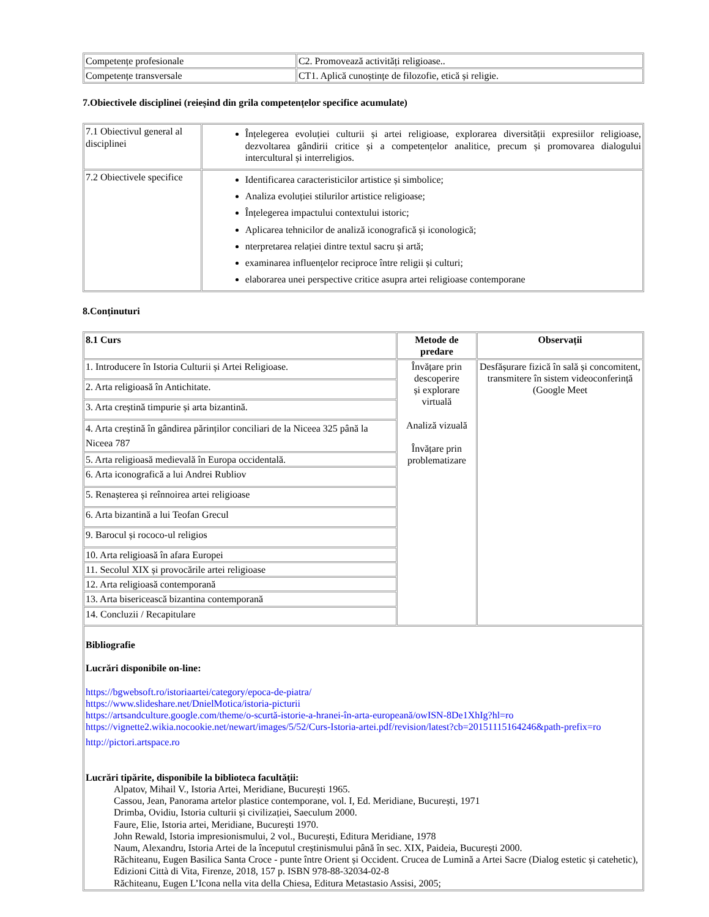| Competențe profesionale | C2. Promovează activități religioase.. |
| Competențe transversale | CT1. Aplică cunoștințe de filozofie, etică și religie. |
7.Obiectivele disciplinei (reieșind din grila competențelor specifice acumulate)
| 7.1 Obiectivul general al disciplinei | Înțelegerea evoluției culturii și artei religioase, explorarea diversității expresiilor religioase, dezvoltarea gândirii critice și a competențelor analitice, precum și promovarea dialogului intercultural și interreligios. |
| 7.2 Obiectivele specifice | Identificarea caracteristicilor artistice și simbolice; Analiza evoluției stilurilor artistice religioase; Înțelegerea impactului contextului istoric; Aplicarea tehnicilor de analiză iconografică și iconologică; nterpretarea relației dintre textul sacru și artă; examinarea influențelor reciproce între religii și culturi; elaborarea unei perspective critice asupra artei religioase contemporane |
8.Conținuturi
| 8.1 Curs | Metode de predare | Observații |
| --- | --- | --- |
| 1. Introducere în Istoria Culturii și Artei Religioase. | Învățare prin descoperire și explorare virtuală Analiză vizuală Învățare prin problematizare | Desfășurare fizică în sală și concomitent, transmitere în sistem videoconferință (Google Meet |
| 2. Arta religioasă în Antichitate. | | |
| 3. Arta creștină timpurie și arta bizantină. | | |
| 4. Arta creștină în gândirea părinților conciliari de la Niceea 325 până la Niceea 787 | | |
| 5. Arta religioasă medievală în Europa occidentală. | | |
| 6. Arta iconografică a lui Andrei Rubliov | | |
| 5. Renașterea și reînnoirea artei religioase | | |
| 6. Arta bizantină a lui Teofan Grecul | | |
| 9. Barocul și rococo-ul religios | | |
| 10. Arta religioasă în afara Europei | | |
| 11. Secolul XIX și provocările artei religioase | | |
| 12. Arta religioasă contemporană | | |
| 13. Arta bisericească bizantina contemporană | | |
| 14. Concluzii / Recapitulare | | |
| Bibliografie Lucrări disponibile on-line: https://bgwebsoft.ro/istoriaartei/category/epoca-de-piatra/ https://www.slideshare.net/DnielMotica/istoria-picturii https://artsandculture.google.com/theme/o-scurtă-istorie-a-hranei-în-arta-europeană/owISN-8De1XhIg?hl=ro https://vignette2.wikia.nocookie.net/newart/images/5/52/Curs-Istoria-artei.pdf/revision/latest?cb=20151115164246&path-prefix=ro http://pictori.artspace.ro Lucrări tipărite, disponibile la biblioteca facultății: Alpatov, Mihail V., Istoria Artei, Meridiane, București 1965. Cassou, Jean, Panorama artelor plastice contemporane, vol. I, Ed. Meridiane, București, 1971 Drimba, Ovidiu, Istoria culturii și civilizației, Saeculum 2000. Faure, Elie, Istoria artei, Meridiane, București 1970. John Rewald, Istoria impresionismului, 2 vol., București, Editura Meridiane, 1978 Naum, Alexandru, Istoria Artei de la începutul creștinismului până în sec. XIX, Paideia, București 2000. Răchiteanu, Eugen Basilica Santa Croce - punte între Orient și Occident. Crucea de Lumină a Artei Sacre (Dialog estetic și catehetic), Edizioni Città di Vita, Firenze, 2018, 157 p. ISBN 978-88-32034-02-8 Răchiteanu, Eugen L’Icona nella vita della Chiesa, Editura Metastasio Assisi, 2005; | | |